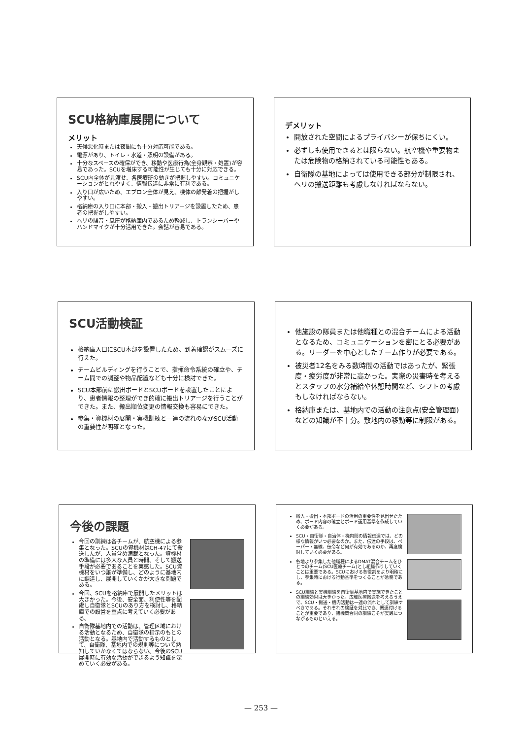SCU格納庫展開について
メリット
天候悪化時または夜間にも十分対応可能である。
電源があり、トイレ・水道・照明の設備がある。
十分なスペースの確保ができ、移動や医療行為(全身観察・処置)が容易であった。SCUを増床する可能性が生じても十分に対応できる。
SCU内全体が見渡せ、各医療班の動きが把握しやすい。コミュニケーションがとれやすく、情報伝達に非常に有利である。
入り口が広いため、エプロン全体が見え、機体の離発着の把握がしやすい。
格納庫の入り口に本部・搬入・搬出トリアージを設置したため、患者の把握がしやすい。
ヘリの騒音・風圧が格納庫内であるため軽減し、トランシーバーやハンドマイクが十分活用できた。会話が容易である。
デメリット
開放された空間によるプライバシーが保ちにくい。
必ずしも使用できるとは限らない。航空機や重要物または危険物の格納されている可能性もある。
自衛隊の基地によっては使用できる部分が制限され、ヘリの搬送距離も考慮しなければならない。
SCU活動検証
格納庫入口にSCU本部を設置したため、到着確認がスムーズに行えた。
チームビルディングを行うことで、指揮命令系統の確立や、チーム間での調整や物品配置なども十分に検討できた。
SCU本部前に搬出ボードとSCUボードを設置したことにより、患者情報の整理ができ的確に搬出トリアージを行うことができた。また、搬出順位変更の情報交換も容易にできた。
参集・資機材の展開・実機訓練と一連の流れのなかSCU活動の重要性が明確となった。
他施設の隊員または他職種との混合チームによる活動となるため、コミュニケーションを密にとる必要がある。リーダーを中心としたチーム作りが必要である。
被災者12名をみる数時間の活動ではあったが、緊張度・疲労度が非常に高かった。実際の災害時を考えるとスタッフの水分補給や休憩時間など、シフトの考慮もしなければならない。
格納庫または、基地内での活動の注意点(安全管理面)などの知識が不十分。敷地内の移動等に制限がある。
今後の課題
今回の訓練は各チームが、航空機による参集となった。SCUの資機材はCH-47にて搬送したが、人員含め満載となった。資機材の準備には多大な人員と時間、そして搬送手段が必要であることを実感した。SCU資機材をいつ誰が準備し、どのように基地内に調達し、展開していくかが大きな問題である。
今回、SCUを格納庫で展開したメリットは大きかった。今後、安全面、利便性等を配慮し自衛隊とSCUのあり方を検討し、格納庫での設営を重点に考えていく必要がある。
自衛隊基地内での活動は、管理区域における活動となるため、自衛隊の指示のもとの活動となる。基地内で活動するものとして、自衛隊、基地内での規則等について熟知していかなくてはならない。今後のSCU展開時に有効な活動ができるよう知識を深めていく必要がある。
搬入・搬出・本部ボードの活用の重要性を見出せたため、ボード内容の確立とボード運用基準を作成していく必要がある。
SCU・自衛隊・自治体・機内間の情報伝達では、どの様な情報がいつ必要なのか。また、伝達の手段は、ペーパー・無線、伝令など何が有効であるのか、再度検討していく必要がある。
各地より参集した他職種によるDMAT混合チームをひとつのチーム(SCU医療チーム)とし組織作りしていくことは重要である。SCUにおける各役割をより明確にし、参集時における行動基準をつくることが急務である。
SCU訓練と実機訓練を自衛隊基地内で実施できたことの訓練効果は大きかった。広域医療搬送を考えるうえで、SCU・搬送・機内活動は一連の流れとして訓練すべきである。それぞれの検証を対比でき、関連付けることが重要であり、諸機関合同の訓練こそが実践につながるものといえる。
— 253 —